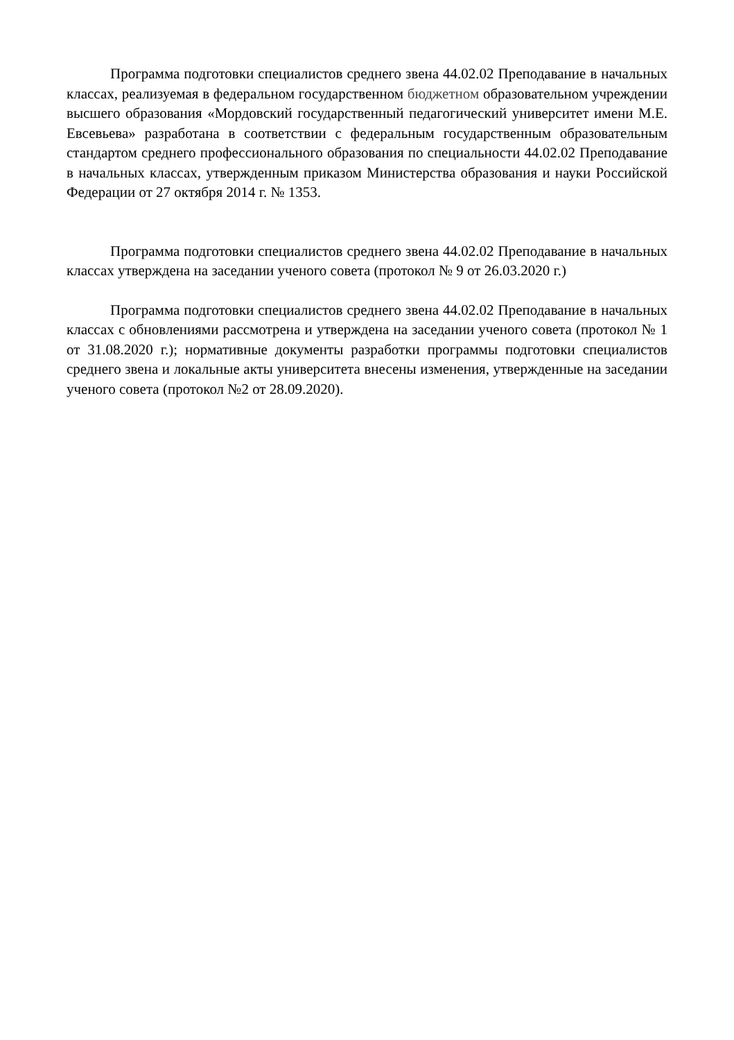Программа подготовки специалистов среднего звена 44.02.02 Преподавание в начальных классах, реализуемая в федеральном государственном бюджетном образовательном учреждении высшего образования «Мордовский государственный педагогический университет имени М.Е. Евсевьева» разработана в соответствии с федеральным государственным образовательным стандартом среднего профессионального образования по специальности 44.02.02 Преподавание в начальных классах, утвержденным приказом Министерства образования и науки Российской Федерации от 27 октября 2014 г. № 1353.
Программа подготовки специалистов среднего звена 44.02.02 Преподавание в начальных классах утверждена на заседании ученого совета (протокол № 9 от 26.03.2020 г.)
Программа подготовки специалистов среднего звена 44.02.02 Преподавание в начальных классах с обновлениями рассмотрена и утверждена на заседании ученого совета (протокол № 1 от 31.08.2020 г.); нормативные документы разработки программы подготовки специалистов среднего звена и локальные акты университета внесены изменения, утвержденные на заседании ученого совета (протокол №2 от 28.09.2020).